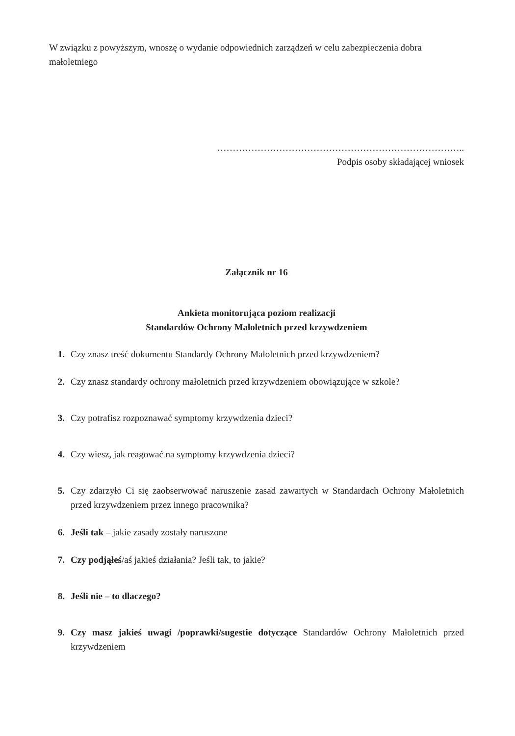W związku z powyższym, wnoszę o wydanie odpowiednich zarządzeń w celu zabezpieczenia dobra małoletniego
……………………………………………………………………..
Podpis osoby składającej wniosek
Załącznik nr 16
Ankieta monitorująca poziom realizacji
Standardów Ochrony Małoletnich przed krzywdzeniem
1. Czy znasz treść dokumentu Standardy Ochrony Małoletnich przed krzywdzeniem?
2. Czy znasz standardy ochrony małoletnich przed krzywdzeniem obowiązujące w szkole?
3. Czy potrafisz rozpoznawać symptomy krzywdzenia dzieci?
4. Czy wiesz, jak reagować na symptomy krzywdzenia dzieci?
5. Czy zdarzyło Ci się zaobserwować naruszenie zasad zawartych w Standardach Ochrony Małoletnich przed krzywdzeniem przez innego pracownika?
6. Jeśli tak – jakie zasady zostały naruszone
7. Czy podjąłeś/aś jakieś działania? Jeśli tak, to jakie?
8. Jeśli nie – to dlaczego?
9. Czy masz jakieś uwagi /poprawki/sugestie dotyczące Standardów Ochrony Małoletnich przed krzywdzeniem